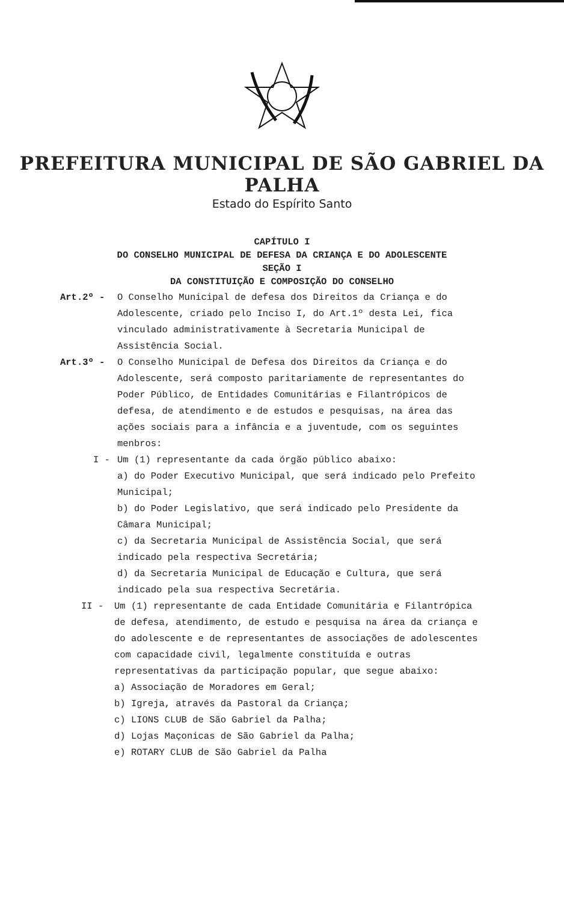PREFEITURA MUNICIPAL DE SÃO GABRIEL DA PALHA
Estado do Espírito Santo
CAPÍTULO I
DO CONSELHO MUNICIPAL DE DEFESA DA CRIANÇA E DO ADOLESCENTE
SEÇÃO I
DA CONSTITUIÇÃO E COMPOSIÇÃO DO CONSELHO
Art.2º - O Conselho Municipal de defesa dos Direitos da Criança e do Adolescente, criado pelo Inciso I, do Art.1º desta Lei, fica vinculado administrativamente à Secretaria Municipal de Assistência Social.
Art.3º - O Conselho Municipal de Defesa dos Direitos da Criança e do Adolescente, será composto paritariamente de representantes do Poder Público, de Entidades Comunitárias e Filantrópicos de defesa, de atendimento e de estudos e pesquisas, na área das ações sociais para a infância e a juventude, com os seguintes menbros:
I - Um (1) representante da cada órgão público abaixo:
a) do Poder Executivo Municipal, que será indicado pelo Prefeito Municipal;
b) do Poder Legislativo, que será indicado pelo Presidente da Câmara Municipal;
c) da Secretaria Municipal de Assistência Social, que será indicado pela respectiva Secretária;
d) da Secretaria Municipal de Educação e Cultura, que será indicado pela sua respectiva Secretária.
II - Um (1) representante de cada Entidade Comunitária e Filantrópica de defesa, atendimento, de estudo e pesquisa na área da criança e do adolescente e de representantes de associações de adolescentes com capacidade civil, legalmente constituída e outras representativas da participação popular, que segue abaixo:
a) Associação de Moradores em Geral;
b) Igreja, através da Pastoral da Criança;
c) LIONS CLUB de São Gabriel da Palha;
d) Lojas Maçonicas de São Gabriel da Palha;
e) ROTARY CLUB de São Gabriel da Palha